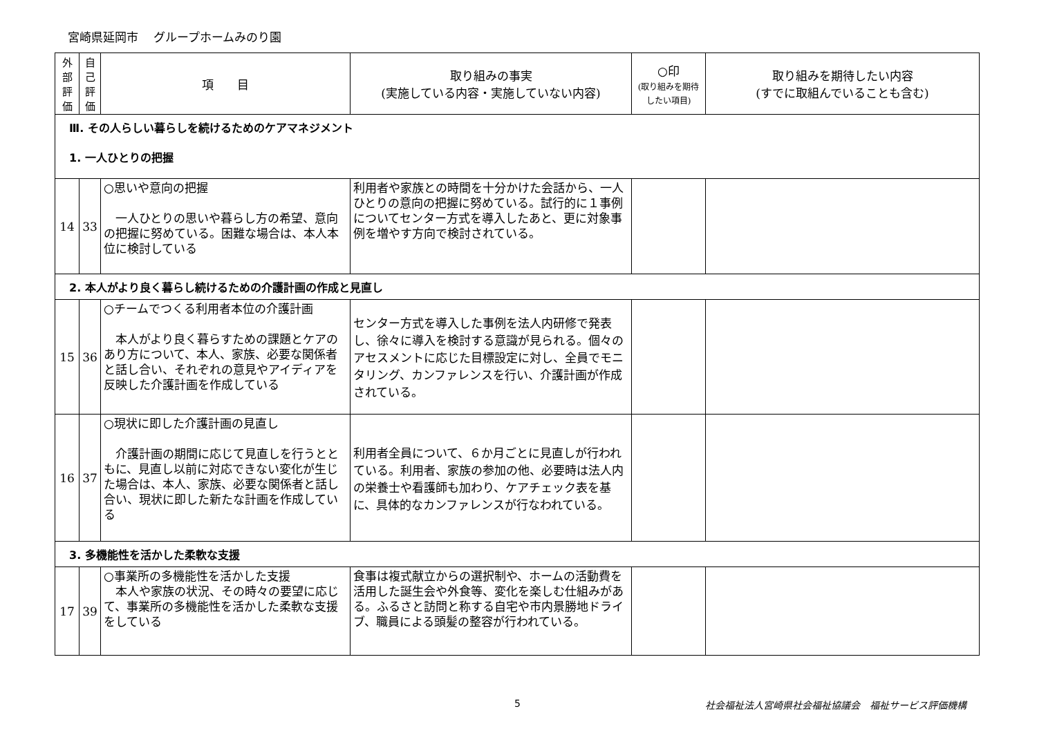宮崎県延岡市　 グループホームみのり園
| 外部評価 | 自己評価 | 項 目 | 取り組みの事実 (実施している内容・実施していない内容) | ○印 (取り組みを期待したい項目) | 取り組みを期待したい内容 (すでに取組んでいることも含む) |
| --- | --- | --- | --- | --- | --- |
| Ⅲ. その人らしい暮らしを続けるためのケアマネジメント 1. 一人ひとりの把握 | | | | | |
| 14 | 33 | ○思いや意向の把握 一人ひとりの思いや暮らし方の希望、意向の把握に努めている。困難な場合は、本人本位に検討している | 利用者や家族との時間を十分かけた会話から、一人ひとりの意向の把握に努めている。試行的に１事例についてセンター方式を導入したあと、更に対象事例を増やす方向で検討されている。 | | |
| 2. 本人がより良く暮らし続けるための介護計画の作成と見直し | | | | | |
| 15 | 36 | ○チームでつくる利用者本位の介護計画 本人がより良く暮らすための課題とケアのあり方について、本人、家族、必要な関係者と話し合い、それぞれの意見やアイディアを反映した介護計画を作成している | センター方式を導入した事例を法人内研修で発表し、徐々に導入を検討する意識が見られる。個々のアセスメントに応じた目標設定に対し、全員でモニタリング、カンファレンスを行い、介護計画が作成されている。 | | |
| 16 | 37 | ○現状に即した介護計画の見直し 介護計画の期間に応じて見直しを行うとともに、見直し以前に対応できない変化が生じた場合は、本人、家族、必要な関係者と話し合い、現状に即した新たな計画を作成している | 利用者全員について、６か月ごとに見直しが行われている。利用者、家族の参加の他、必要時は法人内の栄養士や看護師も加わり、ケアチェック表を基に、具体的なカンファレンスが行なわれている。 | | |
| 3. 多機能性を活かした柔軟な支援 | | | | | |
| 17 | 39 | ○事業所の多機能性を活かした支援 本人や家族の状況、その時々の要望に応じて、事業所の多機能性を活かした柔軟な支援をしている | 食事は複式献立からの選択制や、ホームの活動費を活用した誕生会や外食等、変化を楽しむ仕組みがある。ふるさと訪問と称する自宅や市内景勝地ドライブ、職員による頭髪の整容が行われている。 | | |
5 社会福祉法人宮崎県社会福祉協議会　福祉サービス評価機構